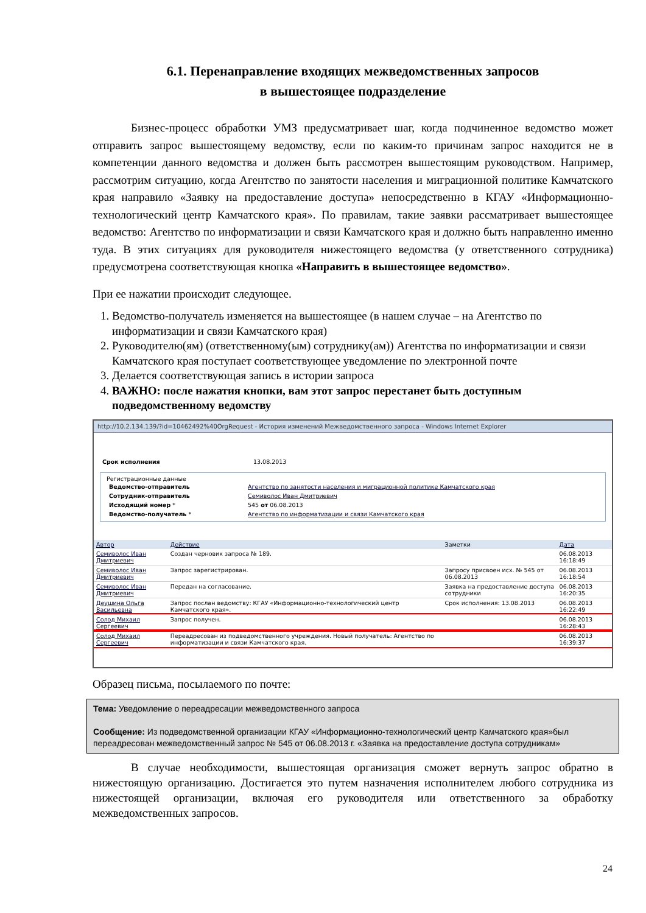6.1. Перенаправление входящих межведомственных запросов
в вышестоящее подразделение
Бизнес-процесс обработки УМЗ предусматривает шаг, когда подчиненное ведомство может отправить запрос вышестоящему ведомству, если по каким-то причинам запрос находится не в компетенции данного ведомства и должен быть рассмотрен вышестоящим руководством. Например, рассмотрим ситуацию, когда Агентство по занятости населения и миграционной политике Камчатского края направило «Заявку на предоставление доступа» непосредственно в КГАУ «Информационно-технологический центр Камчатского края». По правилам, такие заявки рассматривает вышестоящее ведомство: Агентство по информатизации и связи Камчатского края и должно быть направленно именно туда. В этих ситуациях для руководителя нижестоящего ведомства (у ответственного сотрудника) предусмотрена соответствующая кнопка «Направить в вышестоящее ведомство».
При ее нажатии происходит следующее.
1. Ведомство-получатель изменяется на вышестоящее (в нашем случае – на Агентство по информатизации и связи Камчатского края)
2. Руководителю(ям) (ответственному(ым) сотруднику(ам)) Агентства по информатизации и связи Камчатского края поступает соответствующее уведомление по электронной почте
3. Делается соответствующая запись в истории запроса
4. ВАЖНО: после нажатия кнопки, вам этот запрос перестанет быть доступным подведомственному ведомству
http://10.2.134.139/?id=10462492%40OrgRequest - История изменений Межведомственного запроса - Windows Internet Explorer
| Срок исполнения | 13.08.2013 |
Регистрационные данные
| Ведомство-отправитель | Агентство по занятости населения и миграционной политике Камчатского края |
| Сотрудник-отправитель | Семиволос Иван Дмитриевич |
| Исходящий номер * | 545 от 06.08.2013 |
| Ведомство-получатель * | Агентство по информатизации и связи Камчатского края |
| Автор | Действие | Заметки | Дата |
| --- | --- | --- | --- |
| Семиволос Иван Дмитриевич | Создан черновик запроса № 189. | | 06.08.2013 16:18:49 |
| Семиволос Иван Дмитриевич | Запрос зарегистрирован. | Запросу присвоен исх. № 545 от 06.08.2013 | 06.08.2013 16:18:54 |
| Семиволос Иван Дмитриевич | Передан на согласование. | Заявка на предоставление доступа сотрудники | 06.08.2013 16:20:35 |
| Деушина Ольга Васильевна | Запрос послан ведомству: КГАУ «Информационно-технологический центр Камчатского края». | Срок исполнения: 13.08.2013 | 06.08.2013 16:22:49 |
| Солод Михаил Сергеевич | Запрос получен. | | 06.08.2013 16:28:43 |
| Солод Михаил Сергеевич | Переадресован из подведомственного учреждения. Новый получатель: Агентство по информатизации и связи Камчатского края. | | 06.08.2013 16:39:37 |
Образец письма, посылаемого по почте:
Тема: Уведомление о переадресации межведомственного запроса
Сообщение: Из подведомственной организации КГАУ «Информационно-технологический центр Камчатского края»был переадресован межведомственный запрос № 545 от 06.08.2013 г. «Заявка на предоставление доступа сотрудникам»
В случае необходимости, вышестоящая организация сможет вернуть запрос обратно в нижестоящую организацию. Достигается это путем назначения исполнителем любого сотрудника из нижестоящей организации, включая его руководителя или ответственного за обработку межведомственных запросов.
24